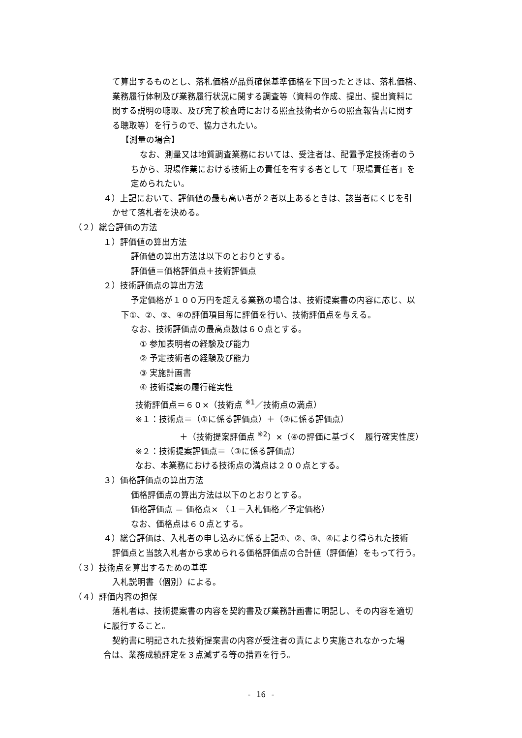て算出するものとし、落札価格が品質確保基準価格を下回ったときは、落札価格、
業務履行体制及び業務履行状況に関する調査等（資料の作成、提出、提出資料に
関する説明の聴取、及び完了検査時における照査技術者からの照査報告書に関す
る聴取等）を行うので、協力されたい。
【測量の場合】
なお、測量又は地質調査業務においては、受注者は、配置予定技術者のう
ちから、現場作業における技術上の責任を有する者として「現場責任者」を
定められたい。
４）上記において、評価値の最も高い者が２者以上あるときは、該当者にくじを引
かせて落札者を決める。
（２）総合評価の方法
１）評価値の算出方法
評価値の算出方法は以下のとおりとする。
評価値＝価格評価点＋技術評価点
２）技術評価点の算出方法
予定価格が１００万円を超える業務の場合は、技術提案書の内容に応じ、以
下①、②、③、④の評価項目毎に評価を行い、技術評価点を与える。
なお、技術評価点の最高点数は６０点とする。
① 参加表明者の経験及び能力
② 予定技術者の経験及び能力
③ 実施計画書
④ 技術提案の履行確実性
技術評価点＝６０×（技術点 <sup>※1</sup>／技術点の満点）
※１：技術点＝（①に係る評価点）＋（②に係る評価点）
＋（技術提案評価点 <sup>※2</sup>）×（④の評価に基づく　履行確実性度）
※２：技術提案評価点＝（③に係る評価点）
なお、本業務における技術点の満点は２００点とする。
３）価格評価点の算出方法
価格評価点の算出方法は以下のとおりとする。
価格評価点 ＝ 価格点× （１－入札価格／予定価格）
なお、価格点は６０点とする。
４）総合評価は、入札者の申し込みに係る上記①、②、③、④により得られた技術
評価点と当該入札者から求められる価格評価点の合計値（評価値）をもって行う。
（３）技術点を算出するための基準
入札説明書（個別）による。
（４）評価内容の担保
落札者は、技術提案書の内容を契約書及び業務計画書に明記し、その内容を適切
に履行すること。
契約書に明記された技術提案書の内容が受注者の責により実施されなかった場
合は、業務成績評定を３点減ずる等の措置を行う。
- 16 -